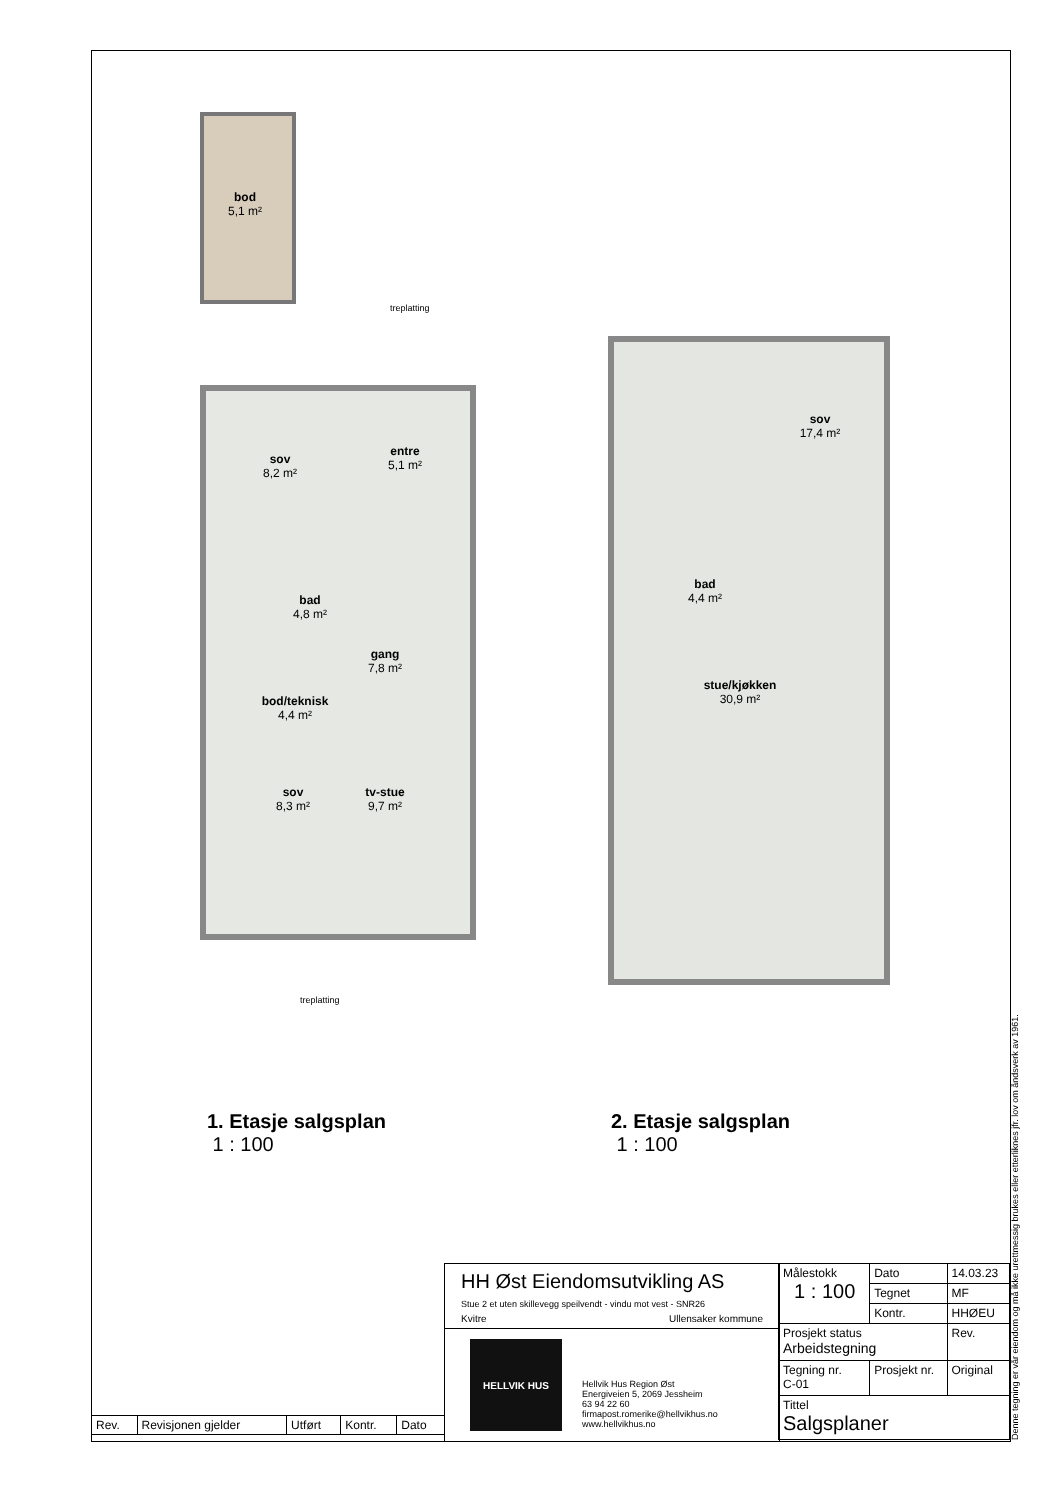bod
5,1 m²
treplatting
sov
8,2 m²
entre
5,1 m²
bad
4,8 m²
gang
7,8 m²
bod/teknisk
4,4 m²
sov
8,3 m²
tv-stue
9,7 m²
treplatting
sov
17,4 m²
bad
4,4 m²
stue/kjøkken
30,9 m²
1. Etasje salgsplan
1 : 100
2. Etasje salgsplan
1 : 100
| Rev. | Revisjonen gjelder | Utført | Kontr. | Dato |
HH Øst Eiendomsutvikling AS
Stue 2 et uten skillevegg speilvendt - vindu mot vest - SNR26
Kvitre Ullensaker kommune
HELLVIK HUS
Hellvik Hus Region Øst
Energiveien 5, 2069 Jessheim
63 94 22 60
firmapost.romerike@hellvikhus.no
www.hellvikhus.no
| Målestokk 1 : 100 | | Dato | 14.03.23 |
| | | Tegnet | MF |
| | | Kontr. | HHØEU |
| Prosjekt status Arbeidstegning | | | Rev. |
| Tegning nr. C-01 | Prosjekt nr. | | Original |
| Tittel Salgsplaner | | | |
Denne tegning er vår eiendom og må ikke urettmessig brukes eller etterliknes jfr. lov om åndsverk av 1961.